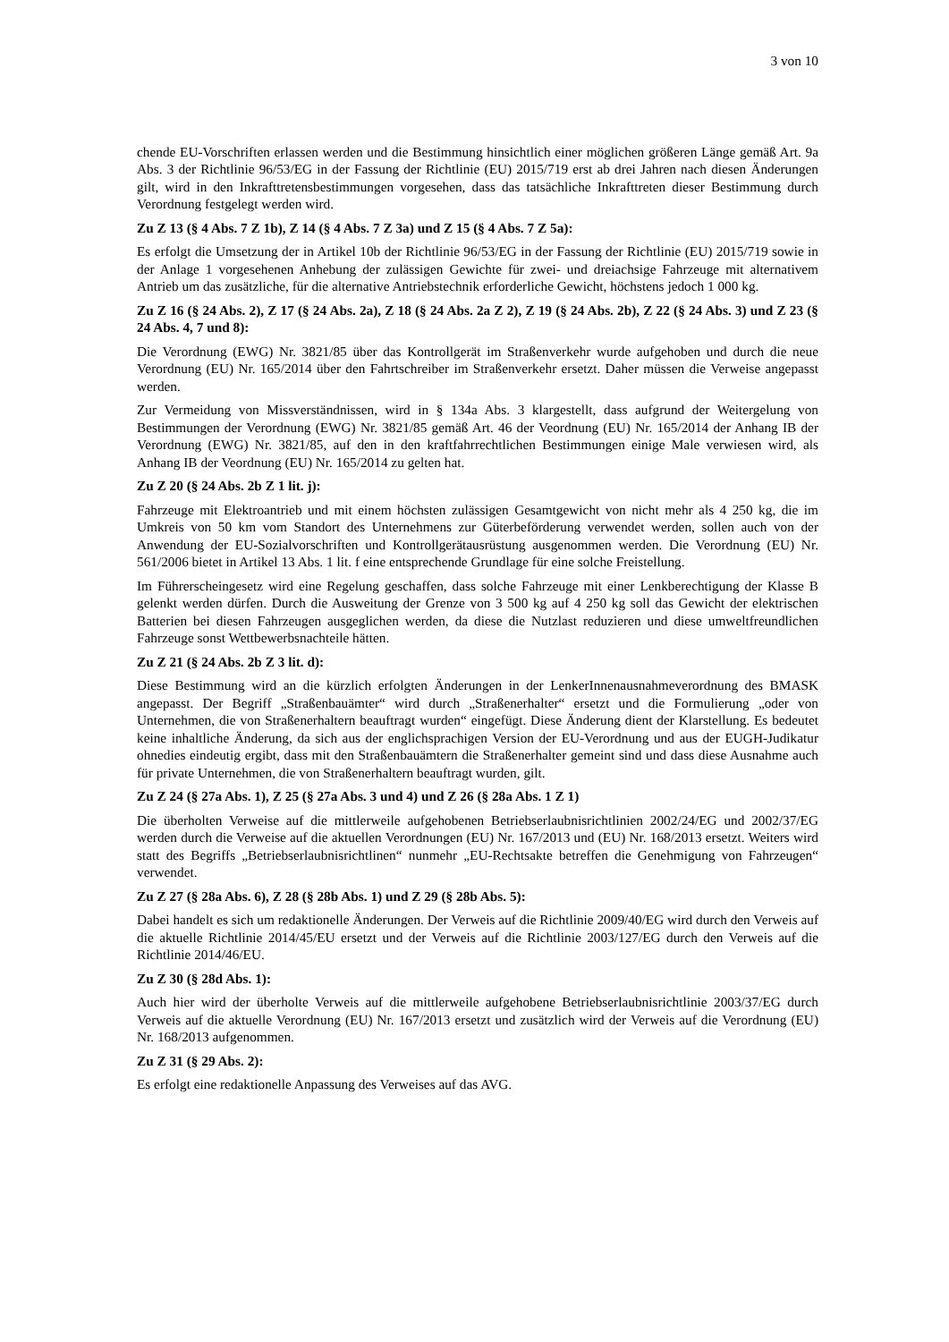3 von 10
chende EU-Vorschriften erlassen werden und die Bestimmung hinsichtlich einer möglichen größeren Länge gemäß Art. 9a Abs. 3 der Richtlinie 96/53/EG in der Fassung der Richtlinie (EU) 2015/719 erst ab drei Jahren nach diesen Änderungen gilt, wird in den Inkrafttretensbestimmungen vorgesehen, dass das tatsächliche Inkrafttreten dieser Bestimmung durch Verordnung festgelegt werden wird.
Zu Z 13 (§ 4 Abs. 7 Z 1b), Z 14 (§ 4 Abs. 7 Z 3a) und Z 15 (§ 4 Abs. 7 Z 5a):
Es erfolgt die Umsetzung der in Artikel 10b der Richtlinie 96/53/EG in der Fassung der Richtlinie (EU) 2015/719 sowie in der Anlage 1 vorgesehenen Anhebung der zulässigen Gewichte für zwei- und dreiachsige Fahrzeuge mit alternativem Antrieb um das zusätzliche, für die alternative Antriebstechnik erforderliche Gewicht, höchstens jedoch 1 000 kg.
Zu Z 16 (§ 24 Abs. 2), Z 17 (§ 24 Abs. 2a), Z 18 (§ 24 Abs. 2a Z 2), Z 19 (§ 24 Abs. 2b), Z 22 (§ 24 Abs. 3) und Z 23 (§ 24 Abs. 4, 7 und 8):
Die Verordnung (EWG) Nr. 3821/85 über das Kontrollgerät im Straßenverkehr wurde aufgehoben und durch die neue Verordnung (EU) Nr. 165/2014 über den Fahrtschreiber im Straßenverkehr ersetzt. Daher müssen die Verweise angepasst werden.
Zur Vermeidung von Missverständnissen, wird in § 134a Abs. 3 klargestellt, dass aufgrund der Weitergelung von Bestimmungen der Verordnung (EWG) Nr. 3821/85 gemäß Art. 46 der Veordnung (EU) Nr. 165/2014 der Anhang IB der Verordnung (EWG) Nr. 3821/85, auf den in den kraftfahrrechtlichen Bestimmungen einige Male verwiesen wird, als Anhang IB der Veordnung (EU) Nr. 165/2014 zu gelten hat.
Zu Z 20 (§ 24 Abs. 2b Z 1 lit. j):
Fahrzeuge mit Elektroantrieb und mit einem höchsten zulässigen Gesamtgewicht von nicht mehr als 4 250 kg, die im Umkreis von 50 km vom Standort des Unternehmens zur Güterbeförderung verwendet werden, sollen auch von der Anwendung der EU-Sozialvorschriften und Kontrollgerätausrüstung ausgenommen werden. Die Verordnung (EU) Nr. 561/2006 bietet in Artikel 13 Abs. 1 lit. f eine entsprechende Grundlage für eine solche Freistellung.
Im Führerscheingesetz wird eine Regelung geschaffen, dass solche Fahrzeuge mit einer Lenkberechtigung der Klasse B gelenkt werden dürfen. Durch die Ausweitung der Grenze von 3 500 kg auf 4 250 kg soll das Gewicht der elektrischen Batterien bei diesen Fahrzeugen ausgeglichen werden, da diese die Nutzlast reduzieren und diese umweltfreundlichen Fahrzeuge sonst Wettbewerbsnachteile hätten.
Zu Z 21 (§ 24 Abs. 2b Z 3 lit. d):
Diese Bestimmung wird an die kürzlich erfolgten Änderungen in der LenkerInnenausnahmeverordnung des BMASK angepasst. Der Begriff „Straßenbauämter“ wird durch „Straßenerhalter“ ersetzt und die Formulierung „oder von Unternehmen, die von Straßenerhaltern beauftragt wurden“ eingefügt. Diese Änderung dient der Klarstellung. Es bedeutet keine inhaltliche Änderung, da sich aus der englichsprachigen Version der EU-Verordnung und aus der EUGH-Judikatur ohnedies eindeutig ergibt, dass mit den Straßenbauämtern die Straßenerhalter gemeint sind und dass diese Ausnahme auch für private Unternehmen, die von Straßenerhaltern beauftragt wurden, gilt.
Zu Z 24 (§ 27a Abs. 1), Z 25 (§ 27a Abs. 3 und 4) und Z 26 (§ 28a Abs. 1 Z 1)
Die überholten Verweise auf die mittlerweile aufgehobenen Betriebserlaubnisrichtlinien 2002/24/EG und 2002/37/EG werden durch die Verweise auf die aktuellen Verordnungen (EU) Nr. 167/2013 und (EU) Nr. 168/2013 ersetzt. Weiters wird statt des Begriffs „Betriebserlaubnisrichtlinen“ nunmehr „EU-Rechtsakte betreffen die Genehmigung von Fahrzeugen“ verwendet.
Zu Z 27 (§ 28a Abs. 6), Z 28 (§ 28b Abs. 1) und Z 29 (§ 28b Abs. 5):
Dabei handelt es sich um redaktionelle Änderungen. Der Verweis auf die Richtlinie 2009/40/EG wird durch den Verweis auf die aktuelle Richtlinie 2014/45/EU ersetzt und der Verweis auf die Richtlinie 2003/127/EG durch den Verweis auf die Richtlinie 2014/46/EU.
Zu Z 30 (§ 28d Abs. 1):
Auch hier wird der überholte Verweis auf die mittlerweile aufgehobene Betriebserlaubnisrichtlinie 2003/37/EG durch Verweis auf die aktuelle Verordnung (EU) Nr. 167/2013 ersetzt und zusätzlich wird der Verweis auf die Verordnung (EU) Nr. 168/2013 aufgenommen.
Zu Z 31 (§ 29 Abs. 2):
Es erfolgt eine redaktionelle Anpassung des Verweises auf das AVG.